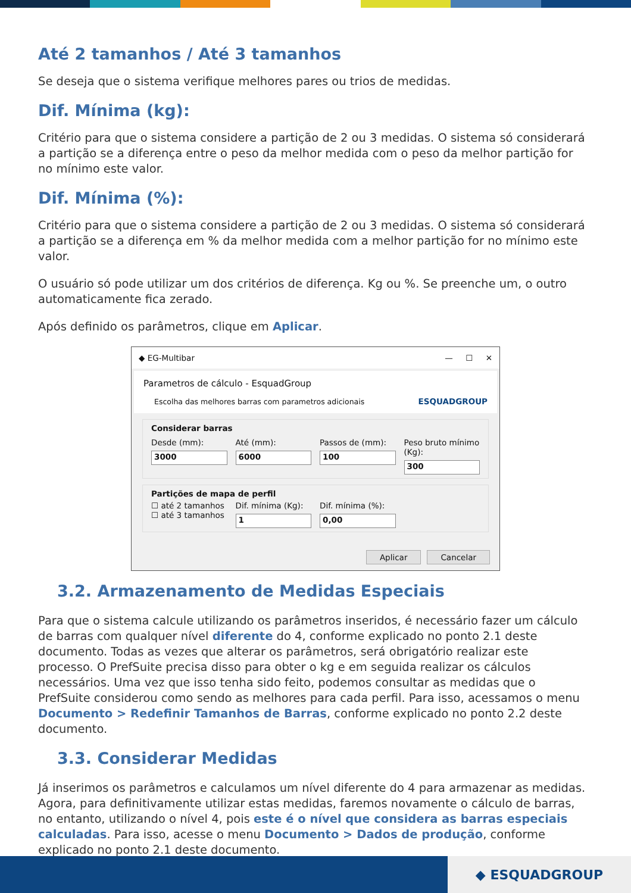Até 2 tamanhos / Até 3 tamanhos
Se deseja que o sistema verifique melhores pares ou trios de medidas.
Dif. Mínima (kg):
Critério para que o sistema considere a partição de 2 ou 3 medidas. O sistema só considerará a partição se a diferença entre o peso da melhor medida com o peso da melhor partição for no mínimo este valor.
Dif. Mínima (%):
Critério para que o sistema considere a partição de 2 ou 3 medidas. O sistema só considerará a partição se a diferença em % da melhor medida com a melhor partição for no mínimo este valor.
O usuário só pode utilizar um dos critérios de diferença. Kg ou %. Se preenche um, o outro automaticamente fica zerado.
Após definido os parâmetros, clique em Aplicar.
◆ EG-Multibar — ☐ ✕
Parametros de cálculo - EsquadGroup
Escolha das melhores barras com parametros adicionais
ESQUADGROUP
Considerar barras
Desde (mm):
3000
Até (mm):
6000
Passos de (mm):
100
Peso bruto mínimo (Kg):
300
Partições de mapa de perfil
☐ até 2 tamanhos
☐ até 3 tamanhos
Dif. mínima (Kg):
1
Dif. mínima (%):
0,00
Aplicar Cancelar
3.2. Armazenamento de Medidas Especiais
Para que o sistema calcule utilizando os parâmetros inseridos, é necessário fazer um cálculo de barras com qualquer nível diferente do 4, conforme explicado no ponto 2.1 deste documento. Todas as vezes que alterar os parâmetros, será obrigatório realizar este processo. O PrefSuite precisa disso para obter o kg e em seguida realizar os cálculos necessários. Uma vez que isso tenha sido feito, podemos consultar as medidas que o PrefSuite considerou como sendo as melhores para cada perfil. Para isso, acessamos o menu Documento > Redefinir Tamanhos de Barras, conforme explicado no ponto 2.2 deste documento.
3.3. Considerar Medidas
Já inserimos os parâmetros e calculamos um nível diferente do 4 para armazenar as medidas. Agora, para definitivamente utilizar estas medidas, faremos novamente o cálculo de barras, no entanto, utilizando o nível 4, pois este é o nível que considera as barras especiais calculadas. Para isso, acesse o menu Documento > Dados de produção, conforme explicado no ponto 2.1 deste documento.
◆ ESQUADGROUP